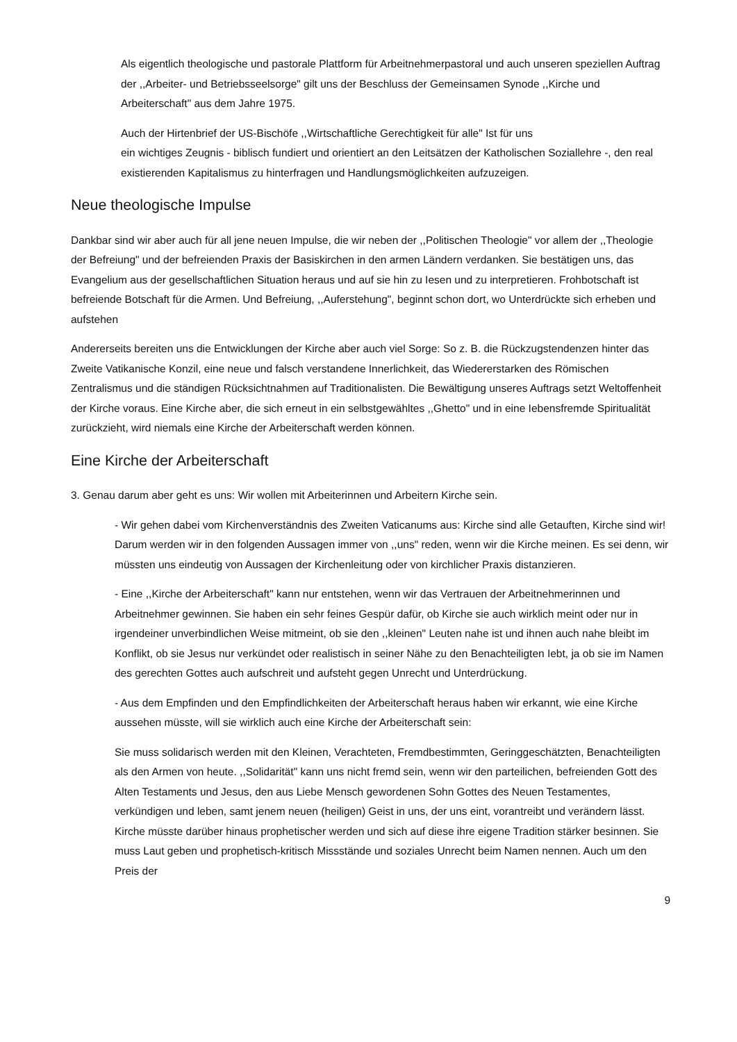Als eigentlich theologische und pastorale Plattform für Arbeitnehmerpastoral und auch unseren speziellen Auftrag der ,,Arbeiter- und Betriebsseelsorge" gilt uns der Beschluss der Gemeinsamen Synode ,,Kirche und Arbeiterschaft" aus dem Jahre 1975.
Auch der Hirtenbrief der US-Bischöfe ,,Wirtschaftliche Gerechtigkeit für alle" Ist für uns
ein wichtiges Zeugnis - biblisch fundiert und orientiert an den Leitsätzen der Katholischen Soziallehre -, den real existierenden Kapitalismus zu hinterfragen und Handlungsmöglichkeiten aufzuzeigen.
Neue theologische Impulse
Dankbar sind wir aber auch für all jene neuen Impulse, die wir neben der ,,Politischen Theologie" vor allem der ,,Theologie der Befreiung" und der befreienden Praxis der Basiskirchen in den armen Ländern verdanken. Sie bestätigen uns, das Evangelium aus der gesellschaftlichen Situation heraus und auf sie hin zu Iesen und zu interpretieren. Frohbotschaft ist befreiende Botschaft für die Armen. Und Befreiung, ,,Auferstehung", beginnt schon dort, wo Unterdrückte sich erheben und aufstehen
Andererseits bereiten uns die Entwicklungen der Kirche aber auch viel Sorge: So z. B. die Rückzugstendenzen hinter das Zweite Vatikanische Konzil, eine neue und falsch verstandene Innerlichkeit, das Wiedererstarken des Römischen Zentralismus und die ständigen Rücksichtnahmen auf Traditionalisten. Die Bewältigung unseres Auftrags setzt Weltoffenheit der Kirche voraus. Eine Kirche aber, die sich erneut in ein selbstgewähltes ,,Ghetto" und in eine Iebensfremde Spiritualität zurückzieht, wird niemals eine Kirche der Arbeiterschaft werden können.
Eine Kirche der Arbeiterschaft
3. Genau darum aber geht es uns: Wir wollen mit Arbeiterinnen und Arbeitern Kirche sein.
- Wir gehen dabei vom Kirchenverständnis des Zweiten Vaticanums aus: Kirche sind alle Getauften, Kirche sind wir! Darum werden wir in den folgenden Aussagen immer von ,,uns" reden, wenn wir die Kirche meinen. Es sei denn, wir müssten uns eindeutig von Aussagen der Kirchenleitung oder von kirchlicher Praxis distanzieren.
- Eine ,,Kirche der Arbeiterschaft" kann nur entstehen, wenn wir das Vertrauen der Arbeitnehmerinnen und Arbeitnehmer gewinnen. Sie haben ein sehr feines Gespür dafür, ob Kirche sie auch wirklich meint oder nur in irgendeiner unverbindlichen Weise mitmeint, ob sie den ,,kleinen" Leuten nahe ist und ihnen auch nahe bleibt im Konflikt, ob sie Jesus nur verkündet oder realistisch in seiner Nähe zu den Benachteiligten Iebt, ja ob sie im Namen des gerechten Gottes auch aufschreit und aufsteht gegen Unrecht und Unterdrückung.
- Aus dem Empfinden und den Empfindlichkeiten der Arbeiterschaft heraus haben wir erkannt, wie eine Kirche aussehen müsste, will sie wirklich auch eine Kirche der Arbeiterschaft sein:
Sie muss solidarisch werden mit den Kleinen, Verachteten, Fremdbestimmten, Geringgeschätzten, Benachteiligten als den Armen von heute. ,,Solidarität" kann uns nicht fremd sein, wenn wir den parteilichen, befreienden Gott des Alten Testaments und Jesus, den aus Liebe Mensch gewordenen Sohn Gottes des Neuen Testamentes, verkündigen und leben, samt jenem neuen (heiligen) Geist in uns, der uns eint, vorantreibt und verändern lässt. Kirche müsste darüber hinaus prophetischer werden und sich auf diese ihre eigene Tradition stärker besinnen. Sie muss Laut geben und prophetisch-kritisch Missstände und soziales Unrecht beim Namen nennen. Auch um den Preis der
9